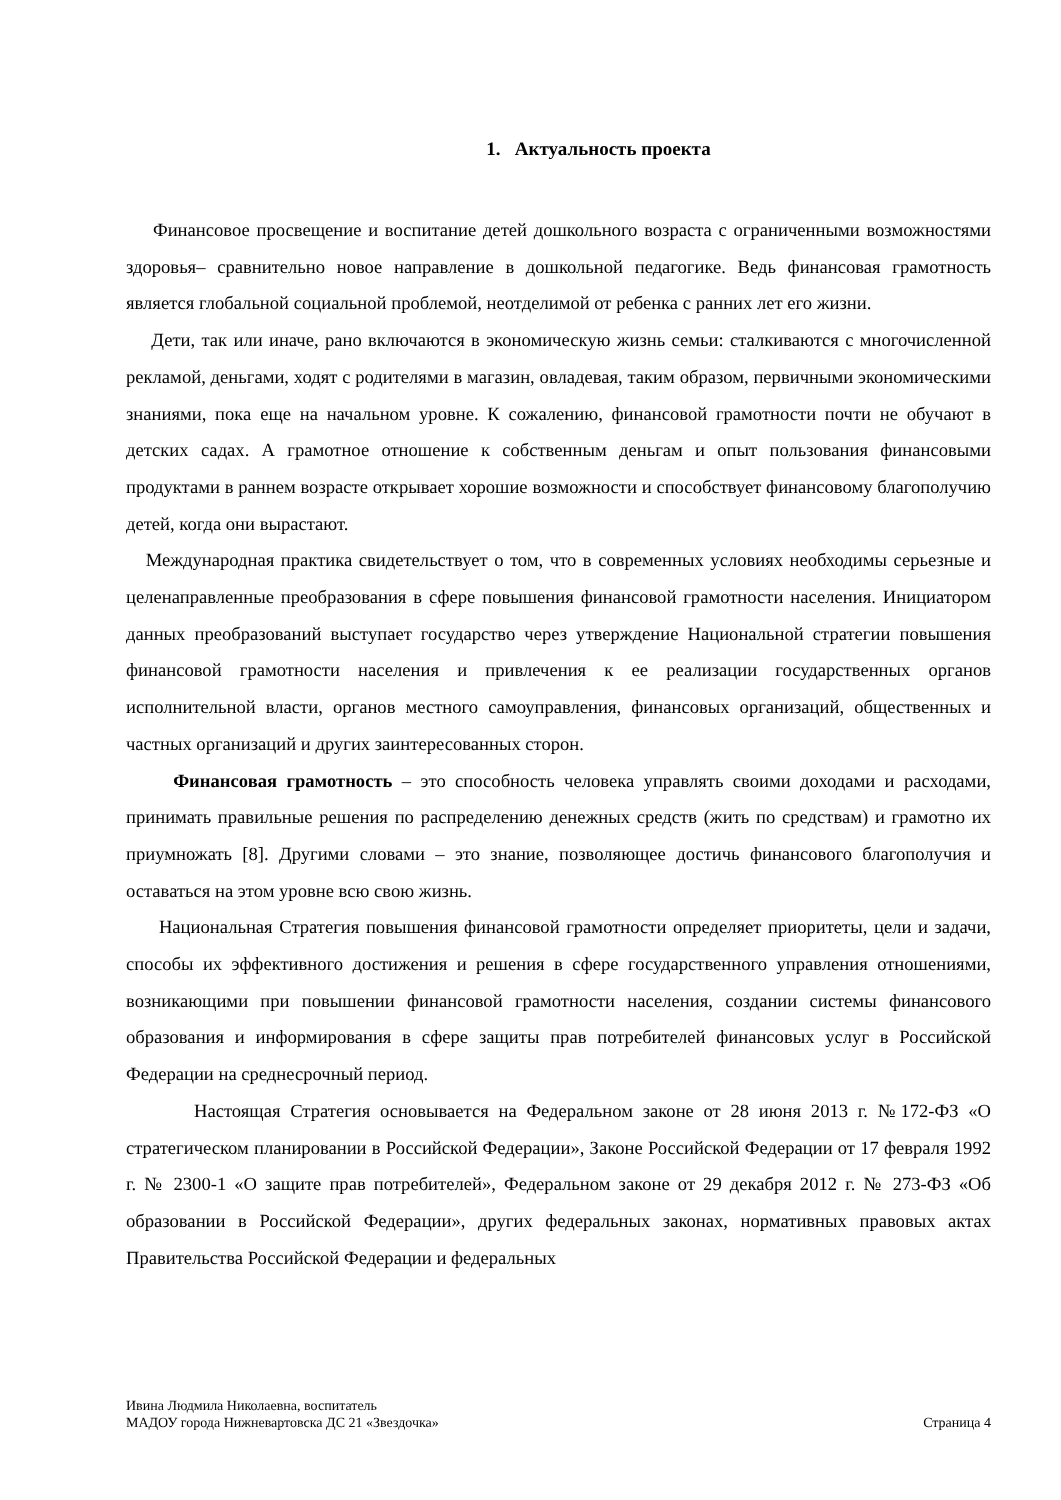1. Актуальность проекта
Финансовое просвещение и воспитание детей дошкольного возраста с ограниченными возможностями здоровья– сравнительно новое направление в дошкольной педагогике. Ведь финансовая грамотность является глобальной социальной проблемой, неотделимой от ребенка с ранних лет его жизни.
Дети, так или иначе, рано включаются в экономическую жизнь семьи: сталкиваются с многочисленной рекламой, деньгами, ходят с родителями в магазин, овладевая, таким образом, первичными экономическими знаниями, пока еще на начальном уровне. К сожалению, финансовой грамотности почти не обучают в детских садах. А грамотное отношение к собственным деньгам и опыт пользования финансовыми продуктами в раннем возрасте открывает хорошие возможности и способствует финансовому благополучию детей, когда они вырастают.
Международная практика свидетельствует о том, что в современных условиях необходимы серьезные и целенаправленные преобразования в сфере повышения финансовой грамотности населения. Инициатором данных преобразований выступает государство через утверждение Национальной стратегии повышения финансовой грамотности населения и привлечения к ее реализации государственных органов исполнительной власти, органов местного самоуправления, финансовых организаций, общественных и частных организаций и других заинтересованных сторон.
Финансовая грамотность – это способность человека управлять своими доходами и расходами, принимать правильные решения по распределению денежных средств (жить по средствам) и грамотно их приумножать [8]. Другими словами – это знание, позволяющее достичь финансового благополучия и оставаться на этом уровне всю свою жизнь.
Национальная Стратегия повышения финансовой грамотности определяет приоритеты, цели и задачи, способы их эффективного достижения и решения в сфере государственного управления отношениями, возникающими при повышении финансовой грамотности населения, создании системы финансового образования и информирования в сфере защиты прав потребителей финансовых услуг в Российской Федерации на среднесрочный период.
Настоящая Стратегия основывается на Федеральном законе от 28 июня 2013 г. №172-ФЗ «О стратегическом планировании в Российской Федерации», Законе Российской Федерации от 17 февраля 1992 г. № 2300-1 «О защите прав потребителей», Федеральном законе от 29 декабря 2012 г. № 273-ФЗ «Об образовании в Российской Федерации», других федеральных законах, нормативных правовых актах Правительства Российской Федерации и федеральных
Ивина Людмила Николаевна, воспитатель
МАДОУ города Нижневартовска ДС 21 «Звездочка» Страница 4